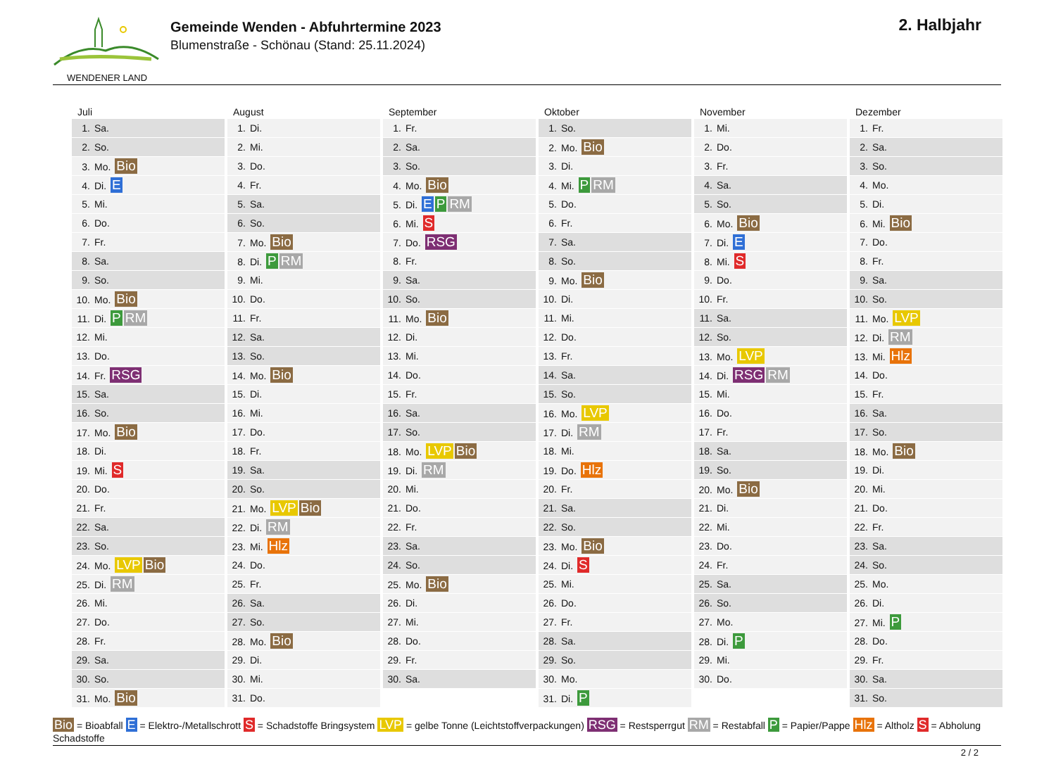WENDENER LAND
Gemeinde Wenden - Abfuhrtermine 2023
Blumenstraße - Schönau (Stand: 25.11.2024)
2. Halbjahr
| Juli | August | September | Oktober | November | Dezember |
| --- | --- | --- | --- | --- | --- |
| 1. Sa. | 1. Di. | 1. Fr. | 1. So. | 1. Mi. | 1. Fr. |
| 2. So. | 2. Mi. | 2. Sa. | 2. Mo. Bio | 2. Do. | 2. Sa. |
| 3. Mo. Bio | 3. Do. | 3. So. | 3. Di. | 3. Fr. | 3. So. |
| 4. Di. E | 4. Fr. | 4. Mo. Bio | 4. Mi. P RM | 4. Sa. | 4. Mo. |
| 5. Mi. | 5. Sa. | 5. Di. E P RM | 5. Do. | 5. So. | 5. Di. |
| 6. Do. | 6. So. | 6. Mi. S | 6. Fr. | 6. Mo. Bio | 6. Mi. Bio |
| 7. Fr. | 7. Mo. Bio | 7. Do. RSG | 7. Sa. | 7. Di. E | 7. Do. |
| 8. Sa. | 8. Di. P RM | 8. Fr. | 8. So. | 8. Mi. S | 8. Fr. |
| 9. So. | 9. Mi. | 9. Sa. | 9. Mo. Bio | 9. Do. | 9. Sa. |
| 10. Mo. Bio | 10. Do. | 10. So. | 10. Di. | 10. Fr. | 10. So. |
| 11. Di. P RM | 11. Fr. | 11. Mo. Bio | 11. Mi. | 11. Sa. | 11. Mo. LVP |
| 12. Mi. | 12. Sa. | 12. Di. | 12. Do. | 12. So. | 12. Di. RM |
| 13. Do. | 13. So. | 13. Mi. | 13. Fr. | 13. Mo. LVP | 13. Mi. Hlz |
| 14. Fr. RSG | 14. Mo. Bio | 14. Do. | 14. Sa. | 14. Di. RSG RM | 14. Do. |
| 15. Sa. | 15. Di. | 15. Fr. | 15. So. | 15. Mi. | 15. Fr. |
| 16. So. | 16. Mi. | 16. Sa. | 16. Mo. LVP | 16. Do. | 16. Sa. |
| 17. Mo. Bio | 17. Do. | 17. So. | 17. Di. RM | 17. Fr. | 17. So. |
| 18. Di. | 18. Fr. | 18. Mo. LVP Bio | 18. Mi. | 18. Sa. | 18. Mo. Bio |
| 19. Mi. S | 19. Sa. | 19. Di. RM | 19. Do. Hlz | 19. So. | 19. Di. |
| 20. Do. | 20. So. | 20. Mi. | 20. Fr. | 20. Mo. Bio | 20. Mi. |
| 21. Fr. | 21. Mo. LVP Bio | 21. Do. | 21. Sa. | 21. Di. | 21. Do. |
| 22. Sa. | 22. Di. RM | 22. Fr. | 22. So. | 22. Mi. | 22. Fr. |
| 23. So. | 23. Mi. Hlz | 23. Sa. | 23. Mo. Bio | 23. Do. | 23. Sa. |
| 24. Mo. LVP Bio | 24. Do. | 24. So. | 24. Di. S | 24. Fr. | 24. So. |
| 25. Di. RM | 25. Fr. | 25. Mo. Bio | 25. Mi. | 25. Sa. | 25. Mo. |
| 26. Mi. | 26. Sa. | 26. Di. | 26. Do. | 26. So. | 26. Di. |
| 27. Do. | 27. So. | 27. Mi. | 27. Fr. | 27. Mo. | 27. Mi. P |
| 28. Fr. | 28. Mo. Bio | 28. Do. | 28. Sa. | 28. Di. P | 28. Do. |
| 29. Sa. | 29. Di. | 29. Fr. | 29. So. | 29. Mi. | 29. Fr. |
| 30. So. | 30. Mi. | 30. Sa. | 30. Mo. | 30. Do. | 30. Sa. |
| 31. Mo. Bio | 31. Do. | | 31. Di. P | | 31. So. |
Bio = Bioabfall E = Elektro-/Metallschrott S = Schadstoffe Bringsystem LVP = gelbe Tonne (Leichtstoffverpackungen) RSG = Restsperrgut RM = Restabfall P = Papier/Pappe Hlz = Altholz S = Abholung Schadstoffe
2 / 2